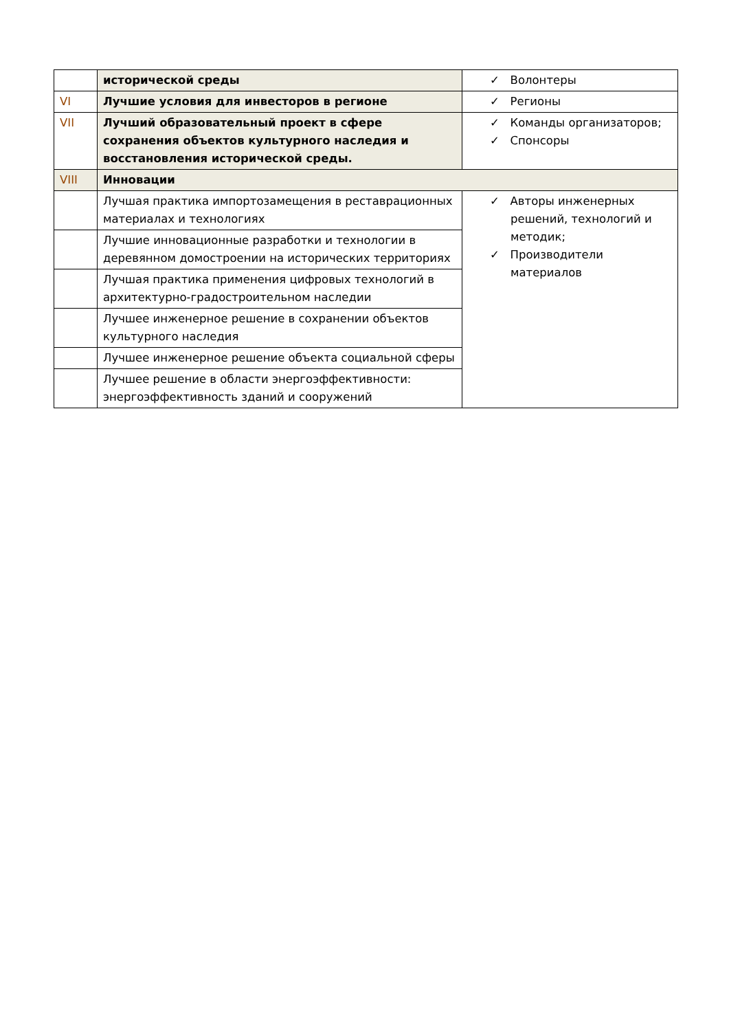| | исторической среды | ✓ Волонтеры |
| VI | Лучшие условия для инвесторов в регионе | ✓ Регионы |
| VII | Лучший образовательный проект в сфере сохранения объектов культурного наследия и восстановления исторической среды. | ✓ Команды организаторов; ✓ Спонсоры |
| VIII | Инновации | |
| | Лучшая практика импортозамещения в реставрационных материалах и технологиях | ✓ Авторы инженерных решений, технологий и методик; ✓ Производители материалов |
| | Лучшие инновационные разработки и технологии в деревянном домостроении на исторических территориях | |
| | Лучшая практика применения цифровых технологий в архитектурно-градостроительном наследии | |
| | Лучшее инженерное решение в сохранении объектов культурного наследия | |
| | Лучшее инженерное решение объекта социальной сферы | |
| | Лучшее решение в области энергоэффективности: энергоэффективность зданий и сооружений | |